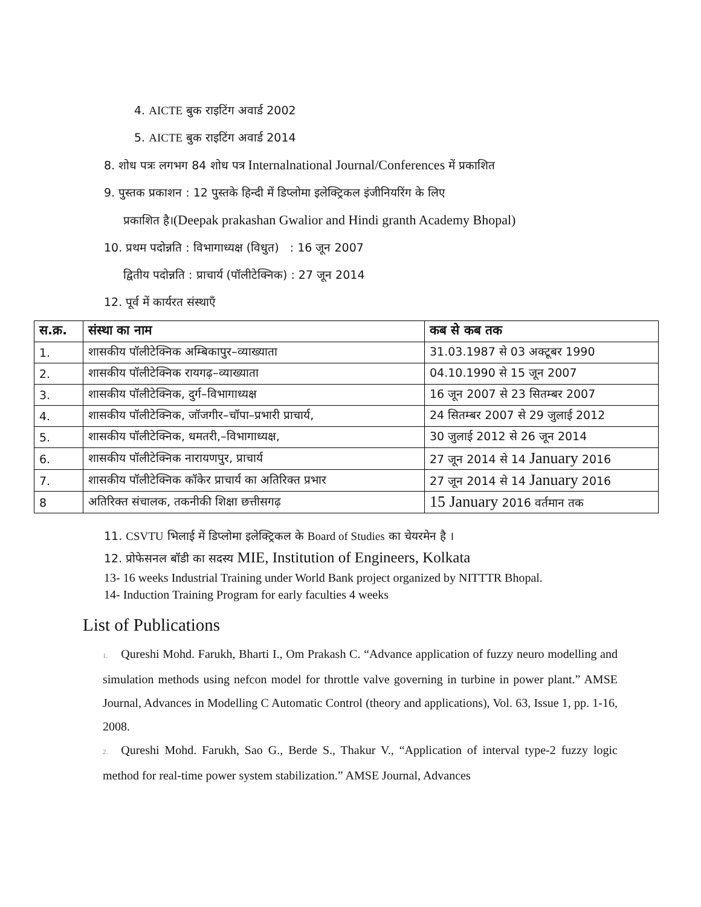4. AICTE बुक राइटिंग अवार्ड 2002
5. AICTE बुक राइटिंग अवार्ड 2014
8. शोध पत्रः लगभग 84 शोध पत्र Internalnational Journal/Conferences में प्रकाशित
9. पुस्तक प्रकाशन : 12 पुस्तके हिन्दी में डिप्लोमा इलेक्ट्रिकल इंजीनियरिंग के लिए
प्रकाशित है।(Deepak prakashan Gwalior and Hindi granth Academy Bhopal)
10. प्रथम पदोन्नति : विभागाध्यक्ष (विधुत) : 16 जून 2007
द्वितीय पदोन्नति : प्राचार्य (पॉलीटेक्निक) : 27 जून 2014
12. पूर्व में कार्यरत संस्थाएँ
| स.क्र. | संस्था का नाम | कब से कब तक |
| --- | --- | --- |
| 1. | शासकीय पॉलीटेक्निक अम्बिकापुर–व्याख्याता | 31.03.1987 से 03 अक्टूबर 1990 |
| 2. | शासकीय पॉलीटेक्निक रायगढ़–व्याख्याता | 04.10.1990 से 15 जून 2007 |
| 3. | शासकीय पॉलीटेक्निक, दुर्ग–विभागाध्यक्ष | 16 जून 2007 से 23 सितम्बर 2007 |
| 4. | शासकीय पॉलीटेक्निक, जॉजगीर–चॉपा–प्रभारी प्राचार्य, | 24 सितम्बर 2007 से 29 जुलाई 2012 |
| 5. | शासकीय पॉलीटेक्निक, धमतरी,–विभागाध्यक्ष, | 30 जुलाई 2012 से 26 जून 2014 |
| 6. | शासकीय पॉलीटेक्निक नारायणपुर, प्राचार्य | 27 जून 2014 से 14 January 2016 |
| 7. | शासकीय पॉलीटेक्निक कॉकेर प्राचार्य का अतिरिक्त प्रभार | 27 जून 2014 से 14 January 2016 |
| 8 | अतिरिक्त संचालक, तकनीकी शिक्षा छत्तीसगढ़ | 15 January 2016 वर्तमान तक |
11. CSVTU भिलाई में डिप्लोमा इलेक्ट्रिकल के Board of Studies का चेयरमेन है ।
12. प्रोफेसनल बॉडी का सदस्य MIE, Institution of Engineers, Kolkata
13- 16 weeks Industrial Training under World Bank project organized by NITTTR Bhopal.
14- Induction Training Program for early faculties 4 weeks
List of Publications
1. Qureshi Mohd. Farukh, Bharti I., Om Prakash C. “Advance application of fuzzy neuro modelling and simulation methods using nefcon model for throttle valve governing in turbine in power plant.” AMSE Journal, Advances in Modelling C Automatic Control (theory and applications), Vol. 63, Issue 1, pp. 1-16, 2008.
2. Qureshi Mohd. Farukh, Sao G., Berde S., Thakur V., “Application of interval type-2 fuzzy logic method for real-time power system stabilization.” AMSE Journal, Advances